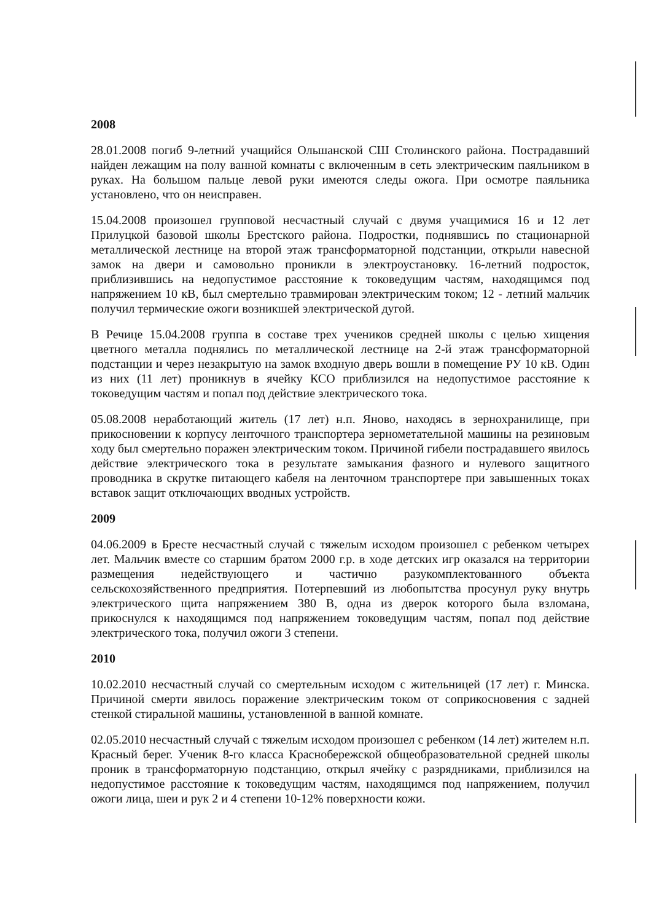2008
28.01.2008 погиб 9-летний учащийся Ольшанской СШ Столинского района. Пострадавший найден лежащим на полу ванной комнаты с включенным в сеть электрическим паяльником в руках. На большом пальце левой руки имеются следы ожога. При осмотре паяльника установлено, что он неисправен.
15.04.2008 произошел групповой несчастный случай с двумя учащимися 16 и 12 лет Прилуцкой базовой школы Брестского района. Подростки, поднявшись по стационарной металлической лестнице на второй этаж трансформаторной подстанции, открыли навесной замок на двери и самовольно проникли в электроустановку. 16-летний подросток, приблизившись на недопустимое расстояние к токоведущим частям, находящимся под напряжением 10 кВ, был смертельно травмирован электрическим током; 12 - летний мальчик получил термические ожоги возникшей электрической дугой.
В Речице 15.04.2008 группа в составе трех учеников средней школы с целью хищения цветного металла поднялись по металлической лестнице на 2-й этаж трансформаторной подстанции и через незакрытую на замок входную дверь вошли в помещение РУ 10 кВ. Один из них (11 лет) проникнув в ячейку КСО приблизился на недопустимое расстояние к токоведущим частям и попал под действие электрического тока.
05.08.2008 неработающий житель (17 лет) н.п. Яново, находясь в зернохранилище, при прикосновении к корпусу ленточного транспортера зернометательной машины на резиновым ходу был смертельно поражен электрическим током. Причиной гибели пострадавшего явилось действие электрического тока в результате замыкания фазного и нулевого защитного проводника в скрутке питающего кабеля на ленточном транспортере при завышенных токах вставок защит отключающих вводных устройств.
2009
04.06.2009 в Бресте несчастный случай с тяжелым исходом произошел с ребенком четырех лет. Мальчик вместе со старшим братом 2000 г.р. в ходе детских игр оказался на территории размещения недействующего и частично разукомплектованного объекта сельскохозяйственного предприятия. Потерпевший из любопытства просунул руку внутрь электрического щита напряжением 380 В, одна из дверок которого была взломана, прикоснулся к находящимся под напряжением токоведущим частям, попал под действие электрического тока, получил ожоги 3 степени.
2010
10.02.2010 несчастный случай со смертельным исходом с жительницей (17 лет) г. Минска. Причиной смерти явилось поражение электрическим током от соприкосновения с задней стенкой стиральной машины, установленной в ванной комнате.
02.05.2010 несчастный случай с тяжелым исходом произошел с ребенком (14 лет) жителем н.п. Красный берег. Ученик 8-го класса Краснобережской общеобразовательной средней школы проник в трансформаторную подстанцию, открыл ячейку с разрядниками, приблизился на недопустимое расстояние к токоведущим частям, находящимся под напряжением, получил ожоги лица, шеи и рук 2 и 4 степени 10-12% поверхности кожи.